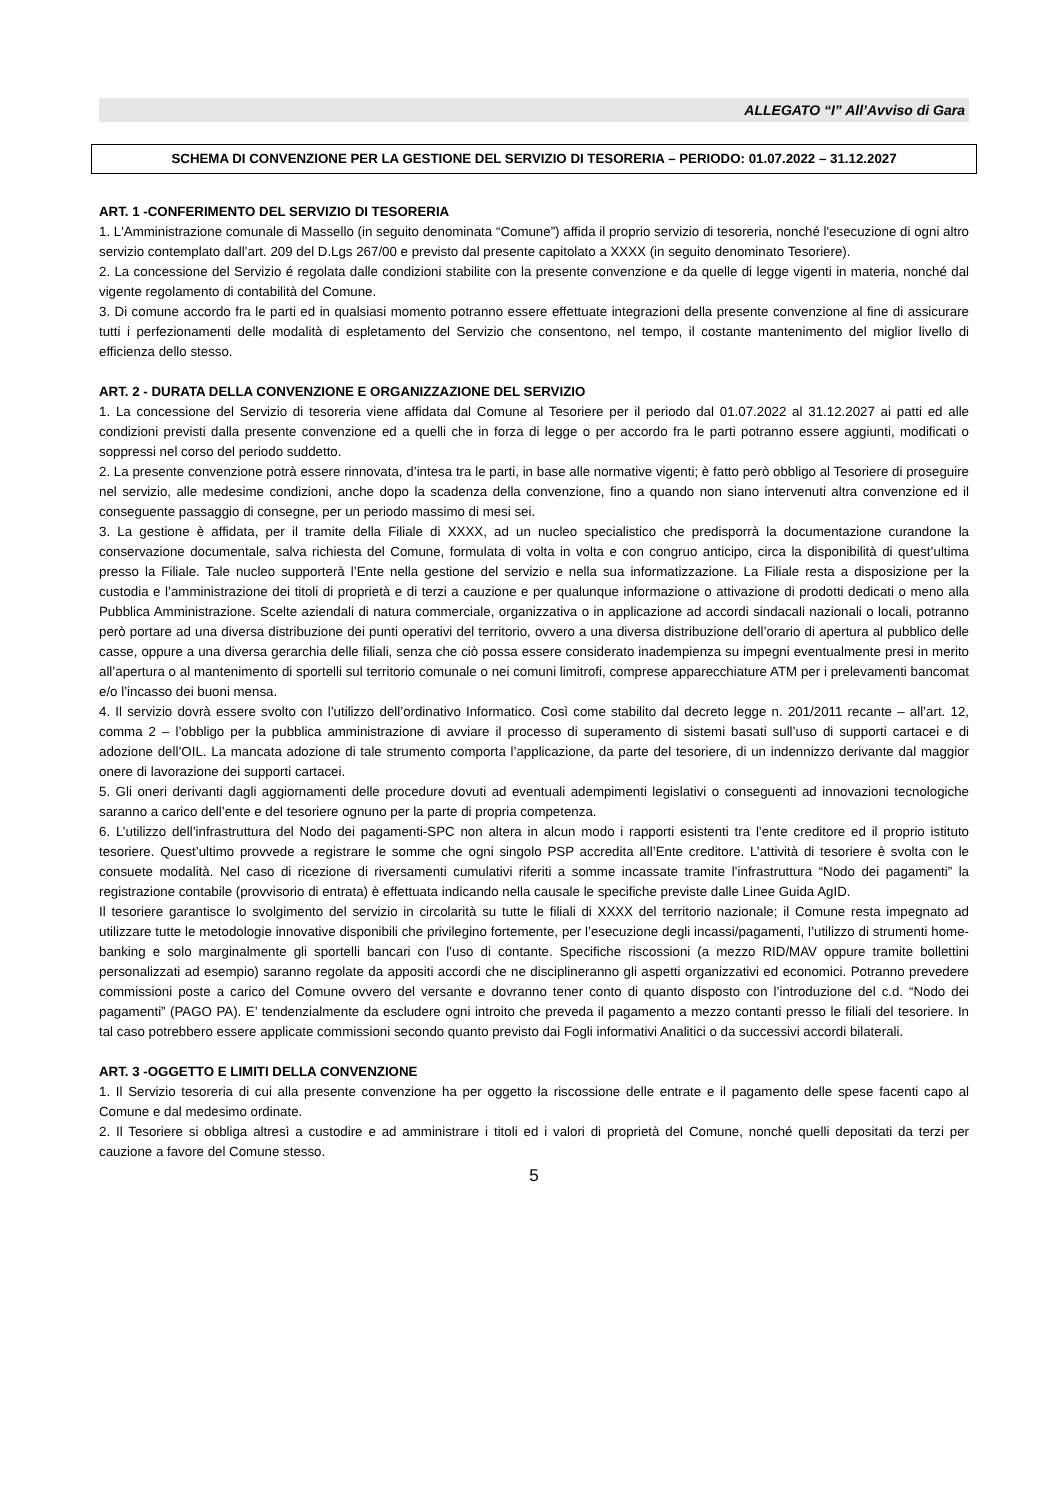ALLEGATO “I” All’Avviso di Gara
SCHEMA DI CONVENZIONE PER LA GESTIONE DEL SERVIZIO DI TESORERIA – PERIODO: 01.07.2022 – 31.12.2027
ART. 1 -CONFERIMENTO DEL SERVIZIO DI TESORERIA
1. L'Amministrazione comunale di Massello (in seguito denominata “Comune”) affida il proprio servizio di tesoreria, nonché l'esecuzione di ogni altro servizio contemplato dall’art. 209 del D.Lgs 267/00 e previsto dal presente capitolato a XXXX (in seguito denominato Tesoriere).
2. La concessione del Servizio é regolata dalle condizioni stabilite con la presente convenzione e da quelle di legge vigenti in materia, nonché dal vigente regolamento di contabilità del Comune.
3. Di comune accordo fra le parti ed in qualsiasi momento potranno essere effettuate integrazioni della presente convenzione al fine di assicurare tutti i perfezionamenti delle modalità di espletamento del Servizio che consentono, nel tempo, il costante mantenimento del miglior livello di efficienza dello stesso.
ART. 2 - DURATA DELLA CONVENZIONE E ORGANIZZAZIONE DEL SERVIZIO
1. La concessione del Servizio di tesoreria viene affidata dal Comune al Tesoriere per il periodo dal 01.07.2022 al 31.12.2027 ai patti ed alle condizioni previsti dalla presente convenzione ed a quelli che in forza di legge o per accordo fra le parti potranno essere aggiunti, modificati o soppressi nel corso del periodo suddetto.
2. La presente convenzione potrà essere rinnovata, d’intesa tra le parti, in base alle normative vigenti; è fatto però obbligo al Tesoriere di proseguire nel servizio, alle medesime condizioni, anche dopo la scadenza della convenzione, fino a quando non siano intervenuti altra convenzione ed il conseguente passaggio di consegne, per un periodo massimo di mesi sei.
3. La gestione è affidata, per il tramite della Filiale di XXXX, ad un nucleo specialistico che predisporrà la documentazione curandone la conservazione documentale, salva richiesta del Comune, formulata di volta in volta e con congruo anticipo, circa la disponibilità di quest’ultima presso la Filiale. Tale nucleo supporterà l’Ente nella gestione del servizio e nella sua informatizzazione. La Filiale resta a disposizione per la custodia e l’amministrazione dei titoli di proprietà e di terzi a cauzione e per qualunque informazione o attivazione di prodotti dedicati o meno alla Pubblica Amministrazione. Scelte aziendali di natura commerciale, organizzativa o in applicazione ad accordi sindacali nazionali o locali, potranno però portare ad una diversa distribuzione dei punti operativi del territorio, ovvero a una diversa distribuzione dell’orario di apertura al pubblico delle casse, oppure a una diversa gerarchia delle filiali, senza che ciò possa essere considerato inadempienza su impegni eventualmente presi in merito all’apertura o al mantenimento di sportelli sul territorio comunale o nei comuni limitrofi, comprese apparecchiature ATM per i prelevamenti bancomat e/o l’incasso dei buoni mensa.
4. Il servizio dovrà essere svolto con l’utilizzo dell’ordinativo Informatico. Così come stabilito dal decreto legge n. 201/2011 recante – all’art. 12, comma 2 – l’obbligo per la pubblica amministrazione di avviare il processo di superamento di sistemi basati sull’uso di supporti cartacei e di adozione dell’OIL. La mancata adozione di tale strumento comporta l’applicazione, da parte del tesoriere, di un indennizzo derivante dal maggior onere di lavorazione dei supporti cartacei.
5. Gli oneri derivanti dagli aggiornamenti delle procedure dovuti ad eventuali adempimenti legislativi o conseguenti ad innovazioni tecnologiche saranno a carico dell’ente e del tesoriere ognuno per la parte di propria competenza.
6. L’utilizzo dell’infrastruttura del Nodo dei pagamenti-SPC non altera in alcun modo i rapporti esistenti tra l’ente creditore ed il proprio istituto tesoriere. Quest’ultimo provvede a registrare le somme che ogni singolo PSP accredita all’Ente creditore. L’attività di tesoriere è svolta con le consuete modalità. Nel caso di ricezione di riversamenti cumulativi riferiti a somme incassate tramite l’infrastruttura “Nodo dei pagamenti” la registrazione contabile (provvisorio di entrata) è effettuata indicando nella causale le specifiche previste dalle Linee Guida AgID.
Il tesoriere garantisce lo svolgimento del servizio in circolarità su tutte le filiali di XXXX del territorio nazionale; il Comune resta impegnato ad utilizzare tutte le metodologie innovative disponibili che privilegino fortemente, per l’esecuzione degli incassi/pagamenti, l’utilizzo di strumenti home-banking e solo marginalmente gli sportelli bancari con l’uso di contante. Specifiche riscossioni (a mezzo RID/MAV oppure tramite bollettini personalizzati ad esempio) saranno regolate da appositi accordi che ne disciplineranno gli aspetti organizzativi ed economici. Potranno prevedere commissioni poste a carico del Comune ovvero del versante e dovranno tener conto di quanto disposto con l’introduzione del c.d. “Nodo dei pagamenti” (PAGO PA). E’ tendenzialmente da escludere ogni introito che preveda il pagamento a mezzo contanti presso le filiali del tesoriere. In tal caso potrebbero essere applicate commissioni secondo quanto previsto dai Fogli informativi Analitici o da successivi accordi bilaterali.
ART. 3 -OGGETTO E LIMITI DELLA CONVENZIONE
1. Il Servizio tesoreria di cui alla presente convenzione ha per oggetto la riscossione delle entrate e il pagamento delle spese facenti capo al Comune e dal medesimo ordinate.
2. Il Tesoriere si obbliga altresì a custodire e ad amministrare i titoli ed i valori di proprietà del Comune, nonché quelli depositati da terzi per cauzione a favore del Comune stesso.
5